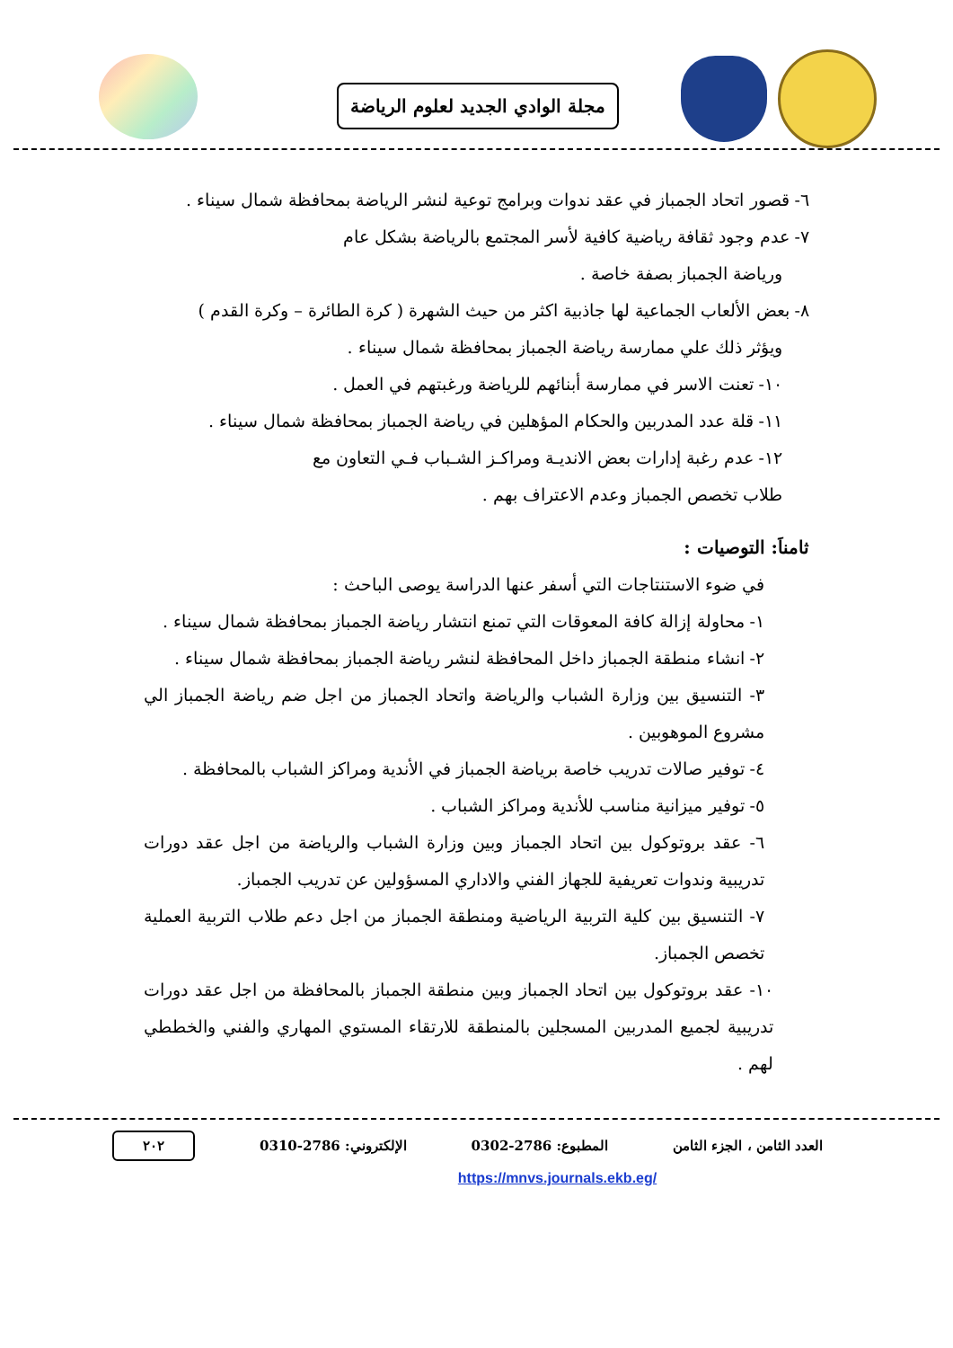مجلة الوادي الجديد لعلوم الرياضة
٦- قصور اتحاد الجمباز في عقد ندوات وبرامج توعية لنشر الرياضة بمحافظة شمال سيناء .
٧- عدم وجود ثقافة رياضية كافية لأسر المجتمع بالرياضة بشكل عام
ورياضة الجمباز بصفة خاصة .
٨- بعض الألعاب الجماعية لها جاذبية اكثر من حيث الشهرة ( كرة الطائرة – وكرة القدم )
ويؤثر ذلك علي ممارسة رياضة الجمباز بمحافظة شمال سيناء .
١٠- تعنت الاسر في ممارسة أبنائهم للرياضة ورغبتهم في العمل .
١١- قلة عدد المدربين والحكام المؤهلين في رياضة الجمباز بمحافظة شمال سيناء .
١٢- عدم رغبة إدارات بعض الانديـة ومراكـز الشـباب فـي التعاون مع
طلاب تخصص الجمباز وعدم الاعتراف بهم .
ثامناَ: التوصيات :
في ضوء الاستنتاجات التي أسفر عنها الدراسة يوصى الباحث :
١- محاولة إزالة كافة المعوقات التي تمنع انتشار رياضة الجمباز بمحافظة شمال سيناء .
٢- انشاء منطقة الجمباز داخل المحافظة لنشر رياضة الجمباز بمحافظة شمال سيناء .
٣- التنسيق بين وزارة الشباب والرياضة واتحاد الجمباز من اجل ضم رياضة الجمباز الي مشروع الموهوبين .
٤- توفير صالات تدريب خاصة برياضة الجمباز في الأندية ومراكز الشباب بالمحافظة .
٥- توفير ميزانية مناسب للأندية ومراكز الشباب .
٦- عقد بروتوكول بين اتحاد الجمباز وبين وزارة الشباب والرياضة من اجل عقد دورات تدريبية وندوات تعريفية للجهاز الفني والاداري المسؤولين عن تدريب الجمباز.
٧- التنسيق بين كلية التربية الرياضية ومنطقة الجمباز من اجل دعم طلاب التربية العملية تخصص الجمباز.
١٠- عقد بروتوكول بين اتحاد الجمباز وبين منطقة الجمباز بالمحافظة من اجل عقد دورات تدريبية لجميع المدربين المسجلين بالمنطقة للارتقاء المستوي المهاري والفني والخططي لهم .
العدد الثامن ، الجزء الثامن المطبوع: 2786-0302 الإلكتروني: 2786-0310 ٢٠٢
https://mnvs.journals.ekb.eg/